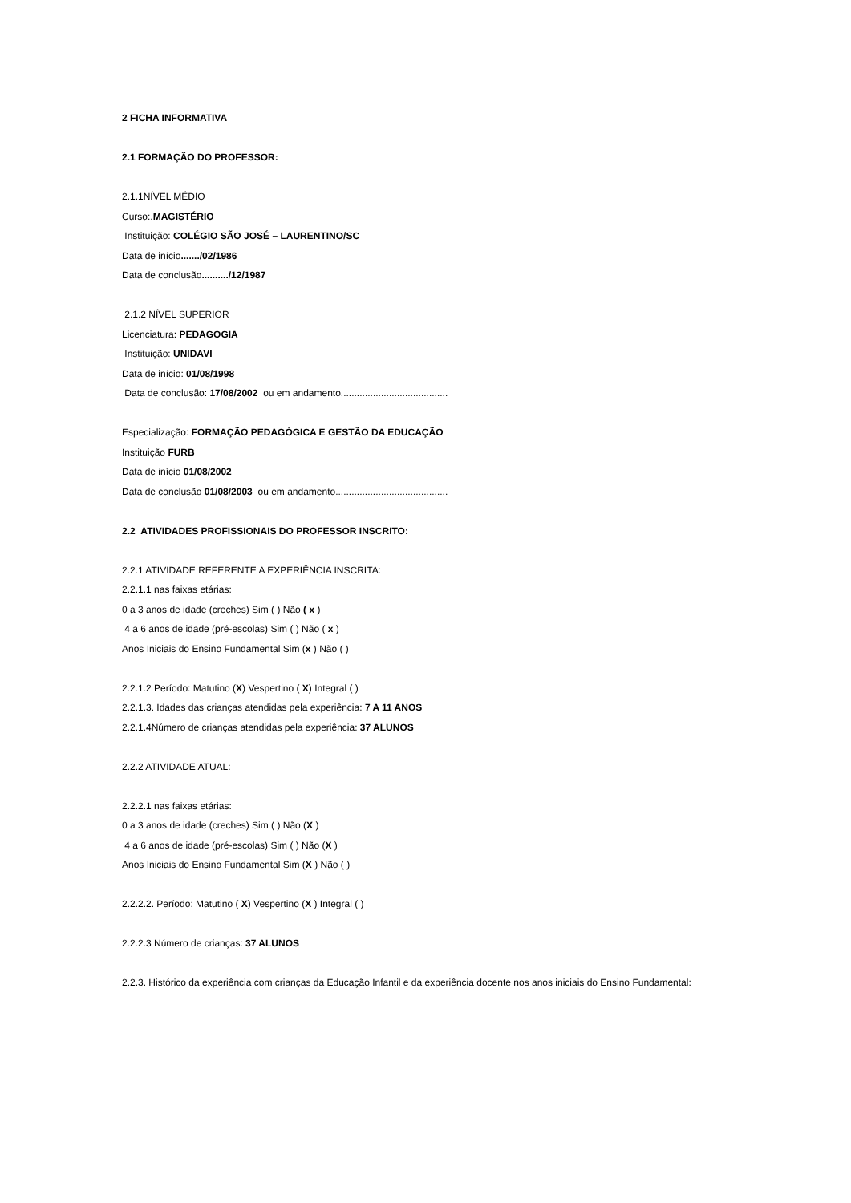2 FICHA INFORMATIVA
2.1 FORMAÇÃO DO PROFESSOR:
2.1.1NÍVEL MÉDIO
Curso:.MAGISTÉRIO
Instituição: COLÉGIO SÃO JOSÉ – LAURENTINO/SC
Data de início......./02/1986
Data de conclusão........../12/1987
2.1.2 NÍVEL SUPERIOR
Licenciatura: PEDAGOGIA
Instituição: UNIDAVI
Data de início: 01/08/1998
Data de conclusão: 17/08/2002 ou em andamento........................................
Especialização: FORMAÇÃO PEDAGÓGICA E GESTÃO DA EDUCAÇÃO
Instituição FURB
Data de início 01/08/2002
Data de conclusão 01/08/2003 ou em andamento..........................................
2.2 ATIVIDADES PROFISSIONAIS DO PROFESSOR INSCRITO:
2.2.1 ATIVIDADE REFERENTE A EXPERIÊNCIA INSCRITA:
2.2.1.1 nas faixas etárias:
0 a 3 anos de idade (creches) Sim ( ) Não ( x )
4 a 6 anos de idade (pré-escolas) Sim ( ) Não ( x )
Anos Iniciais do Ensino Fundamental Sim (x ) Não ( )
2.2.1.2 Período: Matutino (X) Vespertino ( X) Integral ( )
2.2.1.3. Idades das crianças atendidas pela experiência: 7 A 11 ANOS
2.2.1.4Número de crianças atendidas pela experiência: 37 ALUNOS
2.2.2 ATIVIDADE ATUAL:
2.2.2.1 nas faixas etárias:
0 a 3 anos de idade (creches) Sim ( ) Não (X )
4 a 6 anos de idade (pré-escolas) Sim ( ) Não (X )
Anos Iniciais do Ensino Fundamental Sim (X ) Não ( )
2.2.2.2. Período: Matutino ( X) Vespertino (X ) Integral ( )
2.2.2.3 Número de crianças: 37 ALUNOS
2.2.3. Histórico da experiência com crianças da Educação Infantil e da experiência docente nos anos iniciais do Ensino Fundamental: